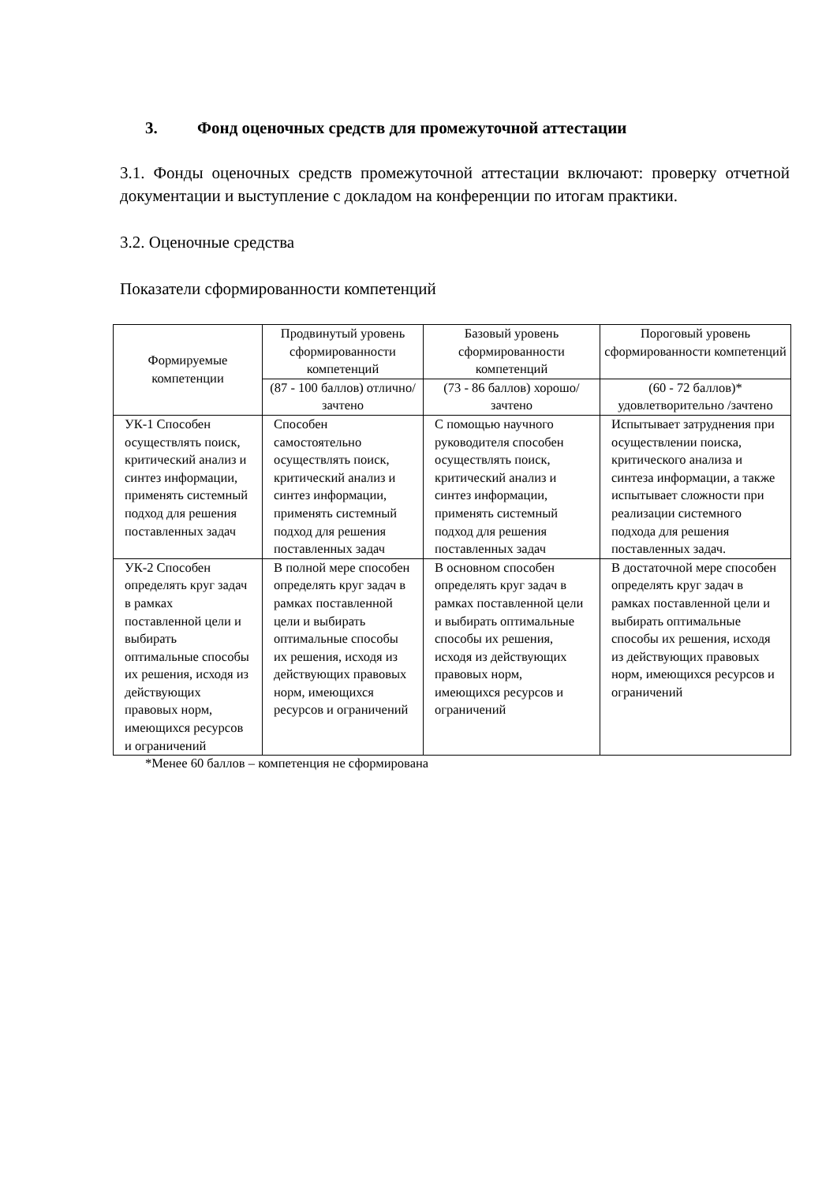3. Фонд оценочных средств для промежуточной аттестации
3.1. Фонды оценочных средств промежуточной аттестации включают: проверку отчетной документации и выступление с докладом на конференции по итогам практики.
3.2. Оценочные средства
Показатели сформированности компетенций
| Формируемые компетенции | Продвинутый уровень сформированности компетенций | Базовый уровень сформированности компетенций | Пороговый уровень сформированности компетенций |
| --- | --- | --- | --- |
| | (87 - 100 баллов) отлично/зачтено | (73 - 86 баллов) хорошо/зачтено | (60 - 72 баллов)* удовлетворительно /зачтено |
| УК-1 Способен осуществлять поиск, критический анализ и синтез информации, применять системный подход для решения поставленных задач | Способен самостоятельно осуществлять поиск, критический анализ и синтез информации, применять системный подход для решения поставленных задач | С помощью научного руководителя способен осуществлять поиск, критический анализ и синтез информации, применять системный подход для решения поставленных задач | Испытывает затруднения при осуществлении поиска, критического анализа и синтеза информации, а также испытывает сложности при реализации системного подхода для решения поставленных задач. |
| УК-2 Способен определять круг задач в рамках поставленной цели и выбирать оптимальные способы их решения, исходя из действующих правовых норм, имеющихся ресурсов и ограничений | В полной мере способен определять круг задач в рамках поставленной цели и выбирать оптимальные способы их решения, исходя из действующих правовых норм, имеющихся ресурсов и ограничений | В основном способен определять круг задач в рамках поставленной цели и выбирать оптимальные способы их решения, исходя из действующих правовых норм, имеющихся ресурсов и ограничений | В достаточной мере способен определять круг задач в рамках поставленной цели и выбирать оптимальные способы их решения, исходя из действующих правовых норм, имеющихся ресурсов и ограничений |
*Менее 60 баллов – компетенция не сформирована